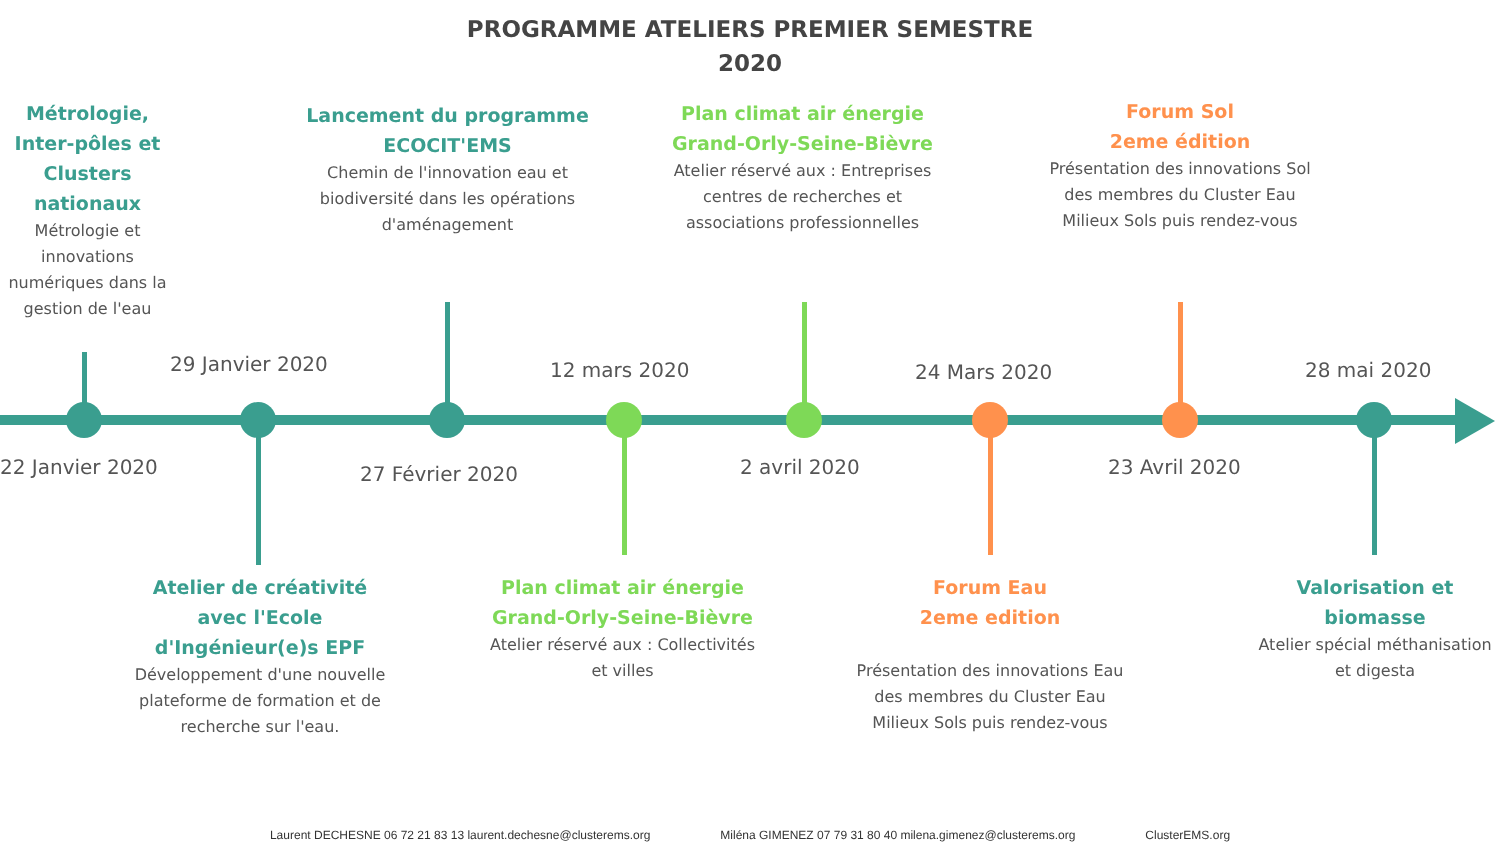PROGRAMME ATELIERS PREMIER SEMESTRE
2020
Métrologie, Inter-pôles et Clusters nationaux
Métrologie et innovations numériques dans la gestion de l'eau
22 Janvier 2020
29 Janvier 2020
Atelier de créativité avec l'Ecole d'Ingénieur(e)s EPF
Développement d'une nouvelle plateforme de formation et de recherche sur l'eau.
Lancement du programme ECOCIT'EMS
Chemin de l'innovation eau et biodiversité dans les opérations d'aménagement
27 Février 2020
12 mars 2020
Plan climat air énergie Grand-Orly-Seine-Bièvre
Atelier réservé aux : Collectivités et villes
Plan climat air énergie Grand-Orly-Seine-Bièvre
Atelier réservé aux : Entreprises centres de recherches et associations professionnelles
2 avril 2020
24 Mars 2020
Forum Eau
2eme edition
Présentation des innovations Eau des membres du Cluster Eau Milieux Sols puis rendez-vous
Forum Sol
2eme édition
Présentation des innovations Sol des membres du Cluster Eau Milieux Sols puis rendez-vous
23 Avril 2020
28 mai 2020
Valorisation et biomasse
Atelier spécial méthanisation et digesta
Laurent DECHESNE 06 72 21 83 13 laurent.dechesne@clusterems.org Miléna GIMENEZ 07 79 31 80 40 milena.gimenez@clusterems.org ClusterEMS.org